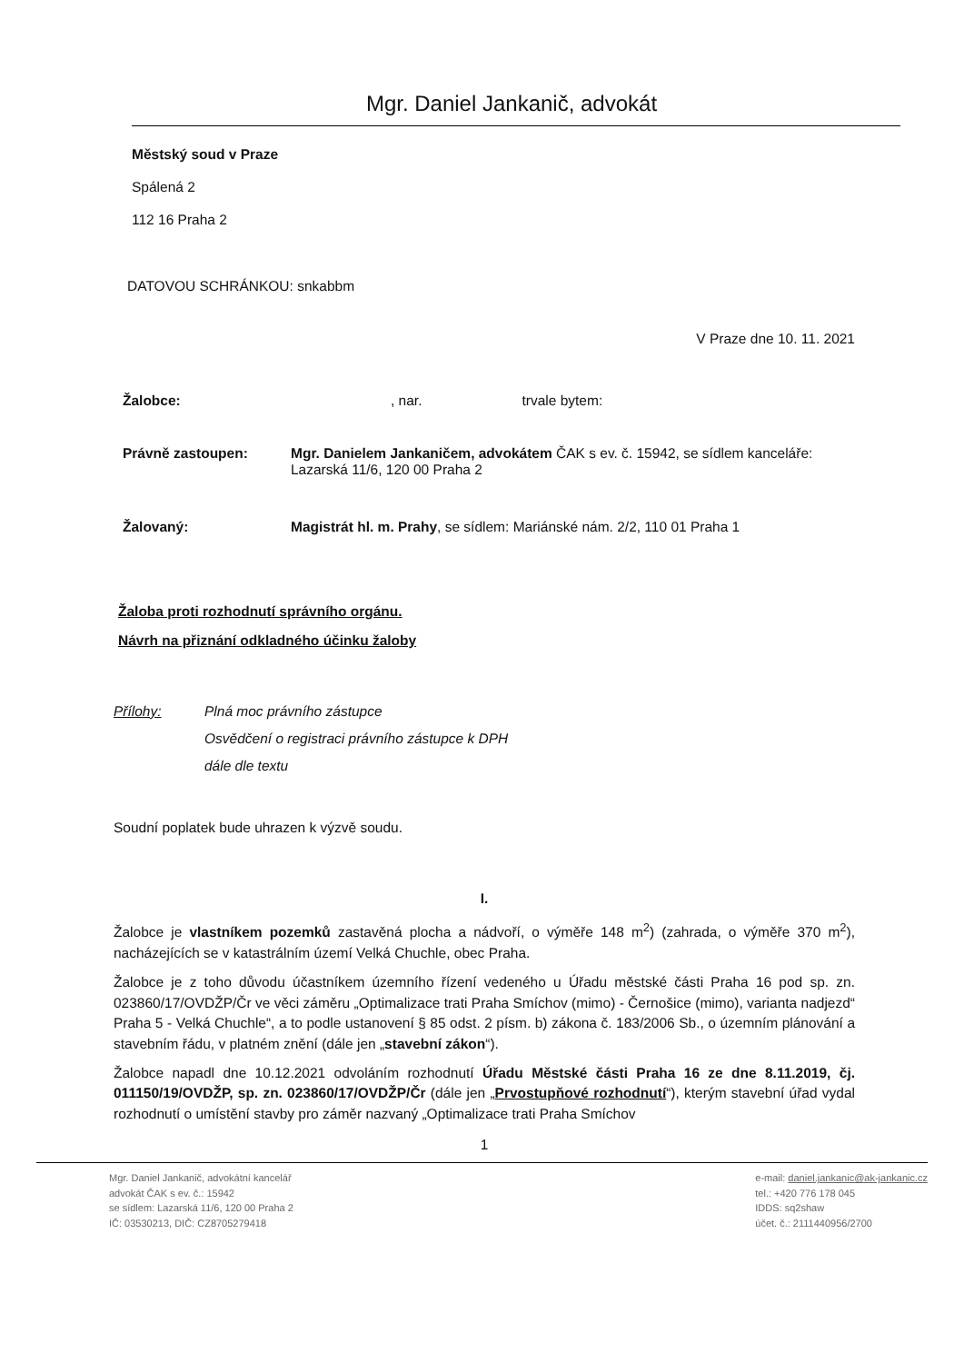Mgr. Daniel Jankanič, advokát
Městský soud v Praze
Spálená 2
112 16 Praha 2
DATOVOU SCHRÁNKOU: snkabbm
V Praze dne 10. 11. 2021
Žalobce:, nar. trvale bytem:
Právně zastoupen: Mgr. Danielem Jankaničem, advokátem ČAK s ev. č. 15942, se sídlem kanceláře: Lazarská 11/6, 120 00 Praha 2
Žalovaný: Magistrát hl. m. Prahy, se sídlem: Mariánské nám. 2/2, 110 01 Praha 1
Žaloba proti rozhodnutí správního orgánu.
Návrh na přiznání odkladného účinku žaloby
Přílohy: Plná moc právního zástupce
Osvědčení o registraci právního zástupce k DPH
dále dle textu
Soudní poplatek bude uhrazen k výzvě soudu.
I.
Žalobce je vlastníkem pozemků zastavěná plocha a nádvoří, o výměře 148 m<sup>2</sup>) (zahrada, o výměře 370 m<sup>2</sup>), nacházejících se v katastrálním území Velká Chuchle, obec Praha.
Žalobce je z toho důvodu účastníkem územního řízení vedeného u Úřadu městské části Praha 16 pod sp. zn. 023860/17/OVDŽP/Čr ve věci záměru „Optimalizace trati Praha Smíchov (mimo) - Černošice (mimo), varianta nadjezd“ Praha 5 - Velká Chuchle“, a to podle ustanovení § 85 odst. 2 písm. b) zákona č. 183/2006 Sb., o územním plánování a stavebním řádu, v platném znění (dále jen „stavební zákon“).
Žalobce napadl dne 10.12.2021 odvoláním rozhodnutí Úřadu Městské části Praha 16 ze dne 8.11.2019, čj. 011150/19/OVDŽP, sp. zn. 023860/17/OVDŽP/Čr (dále jen „Prvostupňové rozhodnutí“), kterým stavební úřad vydal rozhodnutí o umístění stavby pro záměr nazvaný „Optimalizace trati Praha Smíchov
1
Mgr. Daniel Jankanič, advokátní kancelář
advokát ČAK s ev. č.: 15942
se sídlem: Lazarská 11/6, 120 00 Praha 2
IČ: 03530213, DIČ: CZ8705279418
e-mail: daniel.jankanic@ak-jankanic.cz
tel.: +420 776 178 045
IDDS: sq2shaw
účet. č.: 2111440956/2700